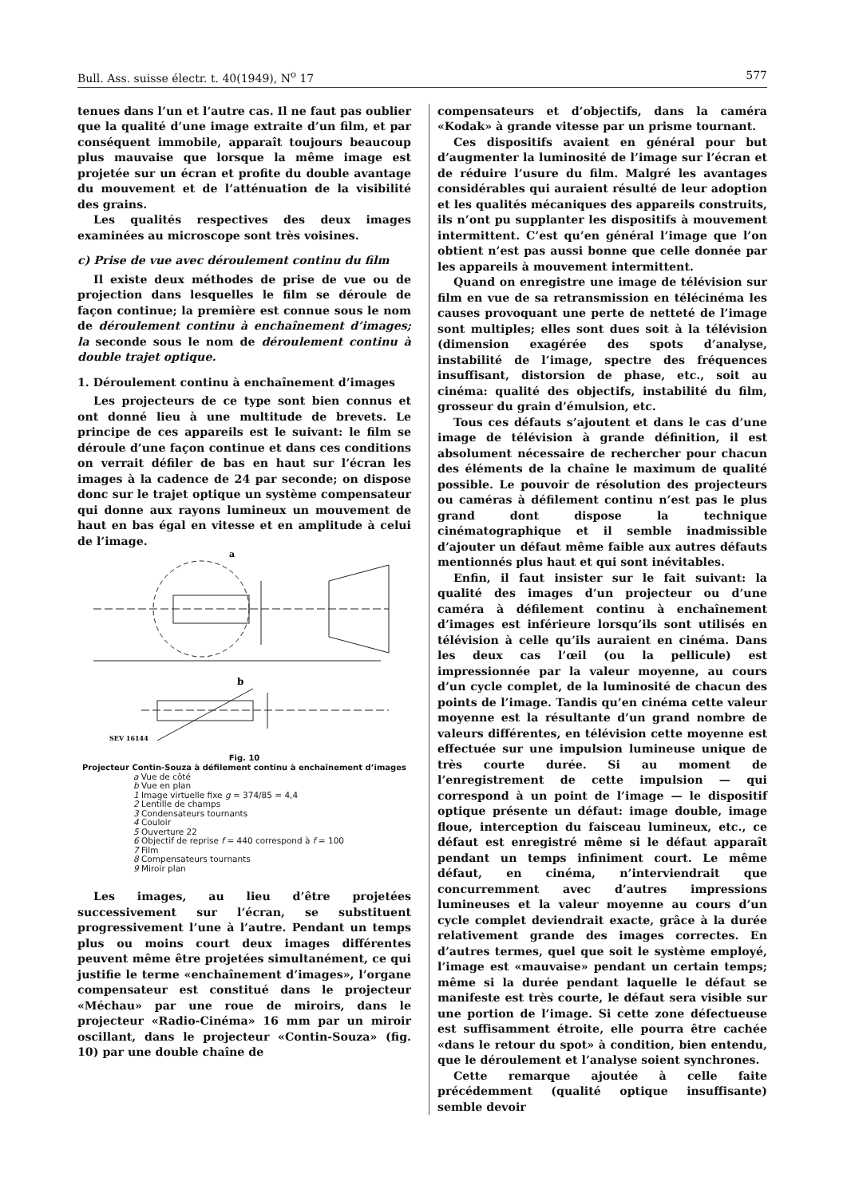Bull. Ass. suisse électr. t. 40(1949), N<sup>o</sup> 17 577
tenues dans l’un et l’autre cas. Il ne faut pas oublier que la qualité d’une image extraite d’un film, et par conséquent immobile, apparaît toujours beaucoup plus mauvaise que lorsque la même image est projetée sur un écran et profite du double avantage du mouvement et de l’atténuation de la visibilité des grains.
Les qualités respectives des deux images examinées au microscope sont très voisines.
c) Prise de vue avec déroulement continu du film
Il existe deux méthodes de prise de vue ou de projection dans lesquelles le film se déroule de façon continue; la première est connue sous le nom de déroulement continu à enchaînement d’images; la seconde sous le nom de déroulement continu à double trajet optique.
1. Déroulement continu à enchaînement d’images
Les projecteurs de ce type sont bien connus et ont donné lieu à une multitude de brevets. Le principe de ces appareils est le suivant: le film se déroule d’une façon continue et dans ces conditions on verrait défiler de bas en haut sur l’écran les images à la cadence de 24 par seconde; on dispose donc sur le trajet optique un système compensateur qui donne aux rayons lumineux un mouvement de haut en bas égal en vitesse et en amplitude à celui de l’image.
a
b
SEV 16144
Fig. 10
Projecteur Contin-Souza à défilement continu à enchaînement d’images
a Vue de côté
b Vue en plan
1 Image virtuelle fixe g = 374/85 = 4,4
2 Lentille de champs
3 Condensateurs tournants
4 Couloir
5 Ouverture 22
6 Objectif de reprise f = 440 correspond à f = 100
7 Film
8 Compensateurs tournants
9 Miroir plan
Les images, au lieu d’être projetées successivement sur l’écran, se substituent progressivement l’une à l’autre. Pendant un temps plus ou moins court deux images différentes peuvent même être projetées simultanément, ce qui justifie le terme «enchaînement d’images», l’organe compensateur est constitué dans le projecteur «Méchau» par une roue de miroirs, dans le projecteur «Radio-Cinéma» 16 mm par un miroir oscillant, dans le projecteur «Contin-Souza» (fig. 10) par une double chaîne de
compensateurs et d’objectifs, dans la caméra «Kodak» à grande vitesse par un prisme tournant.
Ces dispositifs avaient en général pour but d’augmenter la luminosité de l’image sur l’écran et de réduire l’usure du film. Malgré les avantages considérables qui auraient résulté de leur adoption et les qualités mécaniques des appareils construits, ils n’ont pu supplanter les dispositifs à mouvement intermittent. C’est qu’en général l’image que l’on obtient n’est pas aussi bonne que celle donnée par les appareils à mouvement intermittent.
Quand on enregistre une image de télévision sur film en vue de sa retransmission en télécinéma les causes provoquant une perte de netteté de l’image sont multiples; elles sont dues soit à la télévision (dimension exagérée des spots d’analyse, instabilité de l’image, spectre des fréquences insuffisant, distorsion de phase, etc., soit au cinéma: qualité des objectifs, instabilité du film, grosseur du grain d’émulsion, etc.
Tous ces défauts s’ajoutent et dans le cas d’une image de télévision à grande définition, il est absolument nécessaire de rechercher pour chacun des éléments de la chaîne le maximum de qualité possible. Le pouvoir de résolution des projecteurs ou caméras à défilement continu n’est pas le plus grand dont dispose la technique cinématographique et il semble inadmissible d’ajouter un défaut même faible aux autres défauts mentionnés plus haut et qui sont inévitables.
Enfin, il faut insister sur le fait suivant: la qualité des images d’un projecteur ou d’une caméra à défilement continu à enchaînement d’images est inférieure lorsqu’ils sont utilisés en télévision à celle qu’ils auraient en cinéma. Dans les deux cas l’œil (ou la pellicule) est impressionnée par la valeur moyenne, au cours d’un cycle complet, de la luminosité de chacun des points de l’image. Tandis qu’en cinéma cette valeur moyenne est la résultante d’un grand nombre de valeurs différentes, en télévision cette moyenne est effectuée sur une impulsion lumineuse unique de très courte durée. Si au moment de l’enregistrement de cette impulsion — qui correspond à un point de l’image — le dispositif optique présente un défaut: image double, image floue, interception du faisceau lumineux, etc., ce défaut est enregistré même si le défaut apparaît pendant un temps infiniment court. Le même défaut, en cinéma, n’interviendrait que concurremment avec d’autres impressions lumineuses et la valeur moyenne au cours d’un cycle complet deviendrait exacte, grâce à la durée relativement grande des images correctes. En d’autres termes, quel que soit le système employé, l’image est «mauvaise» pendant un certain temps; même si la durée pendant laquelle le défaut se manifeste est très courte, le défaut sera visible sur une portion de l’image. Si cette zone défectueuse est suffisamment étroite, elle pourra être cachée «dans le retour du spot» à condition, bien entendu, que le déroulement et l’analyse soient synchrones.
Cette remarque ajoutée à celle faite précédemment (qualité optique insuffisante) semble devoir